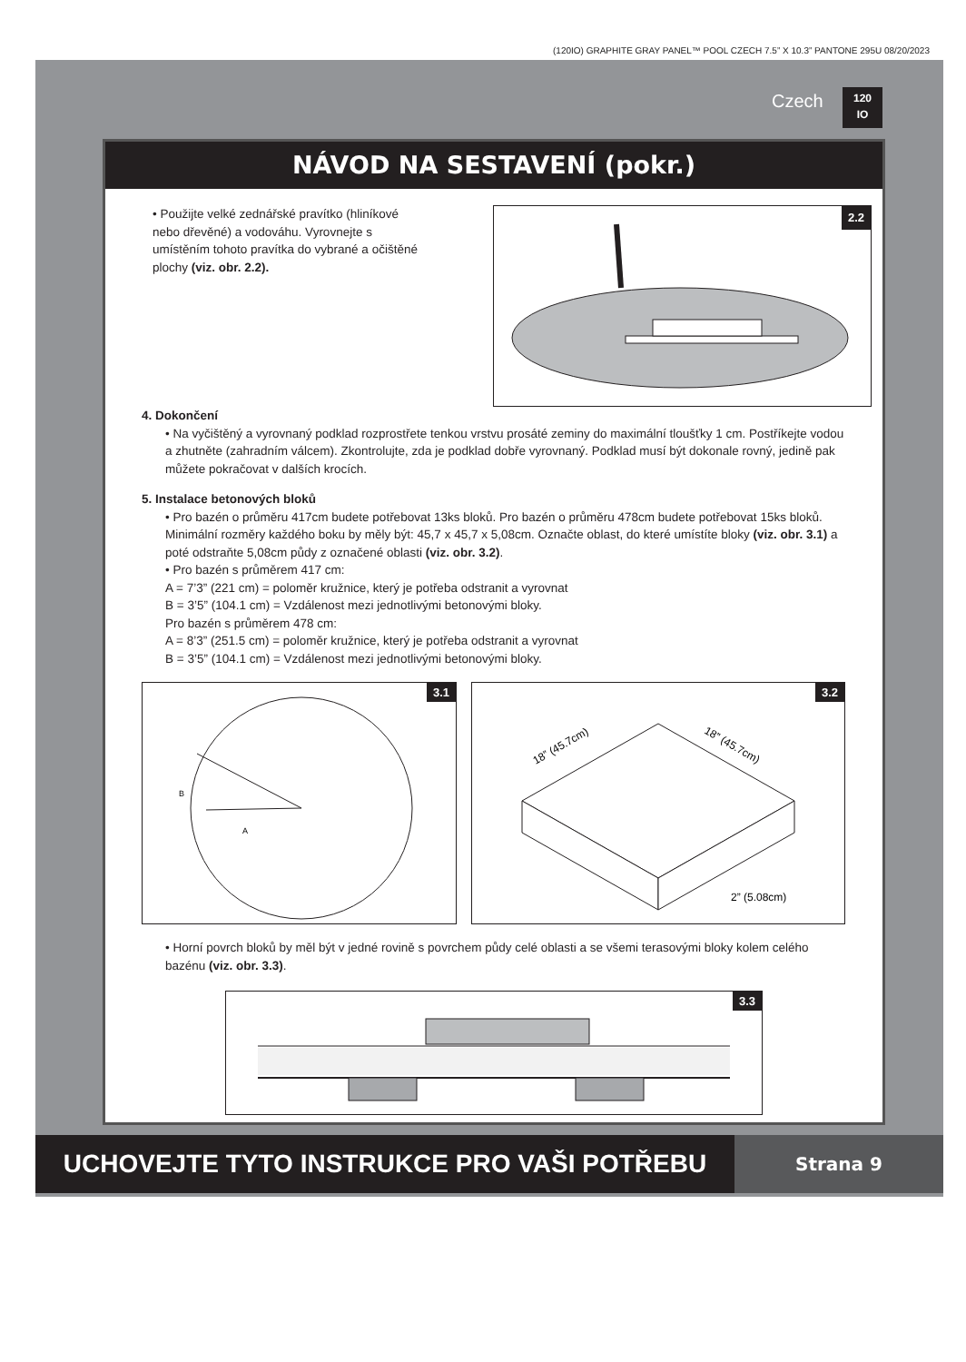(120IO) GRAPHITE GRAY PANEL™ POOL CZECH 7.5” X 10.3” PANTONE 295U 08/20/2023
Czech
120
IO
NÁVOD NA SESTAVENÍ (pokr.)
• Použijte velké zednářské pravítko (hliníkové nebo dřevěné) a vodováhu. Vyrovnejte s umístěním tohoto pravítka do vybrané a očištěné plochy (viz. obr. 2.2).
2.2
4. Dokončení
• Na vyčištěný a vyrovnaný podklad rozprostřete tenkou vrstvu prosáté zeminy do maximální tloušťky 1 cm. Postříkejte vodou a zhutněte (zahradním válcem). Zkontrolujte, zda je podklad dobře vyrovnaný. Podklad musí být dokonale rovný, jedině pak můžete pokračovat v dalších krocích.
5. Instalace betonových bloků
• Pro bazén o průměru 417cm budete potřebovat 13ks bloků. Pro bazén o průměru 478cm budete potřebovat 15ks bloků. Minimální rozměry každého boku by měly být: 45,7 x 45,7 x 5,08cm. Označte oblast, do které umístíte bloky (viz. obr. 3.1) a poté odstraňte 5,08cm půdy z označené oblasti (viz. obr. 3.2).
• Pro bazén s průměrem 417 cm:
A = 7’3” (221 cm) = poloměr kružnice, který je potřeba odstranit a vyrovnat
B = 3’5” (104.1 cm) = Vzdálenost mezi jednotlivými betonovými bloky.
Pro bazén s průměrem 478 cm:
A = 8’3” (251.5 cm) = poloměr kružnice, který je potřeba odstranit a vyrovnat
B = 3’5” (104.1 cm) = Vzdálenost mezi jednotlivými betonovými bloky.
3.1
B
A
3.2
18” (45.7cm)
18” (45.7cm)
2” (5.08cm)
• Horní povrch bloků by měl být v jedné rovině s povrchem půdy celé oblasti a se všemi terasovými bloky kolem celého bazénu (viz. obr. 3.3).
3.3
UCHOVEJTE TYTO INSTRUKCE PRO VAŠI POTŘEBU Strana 9